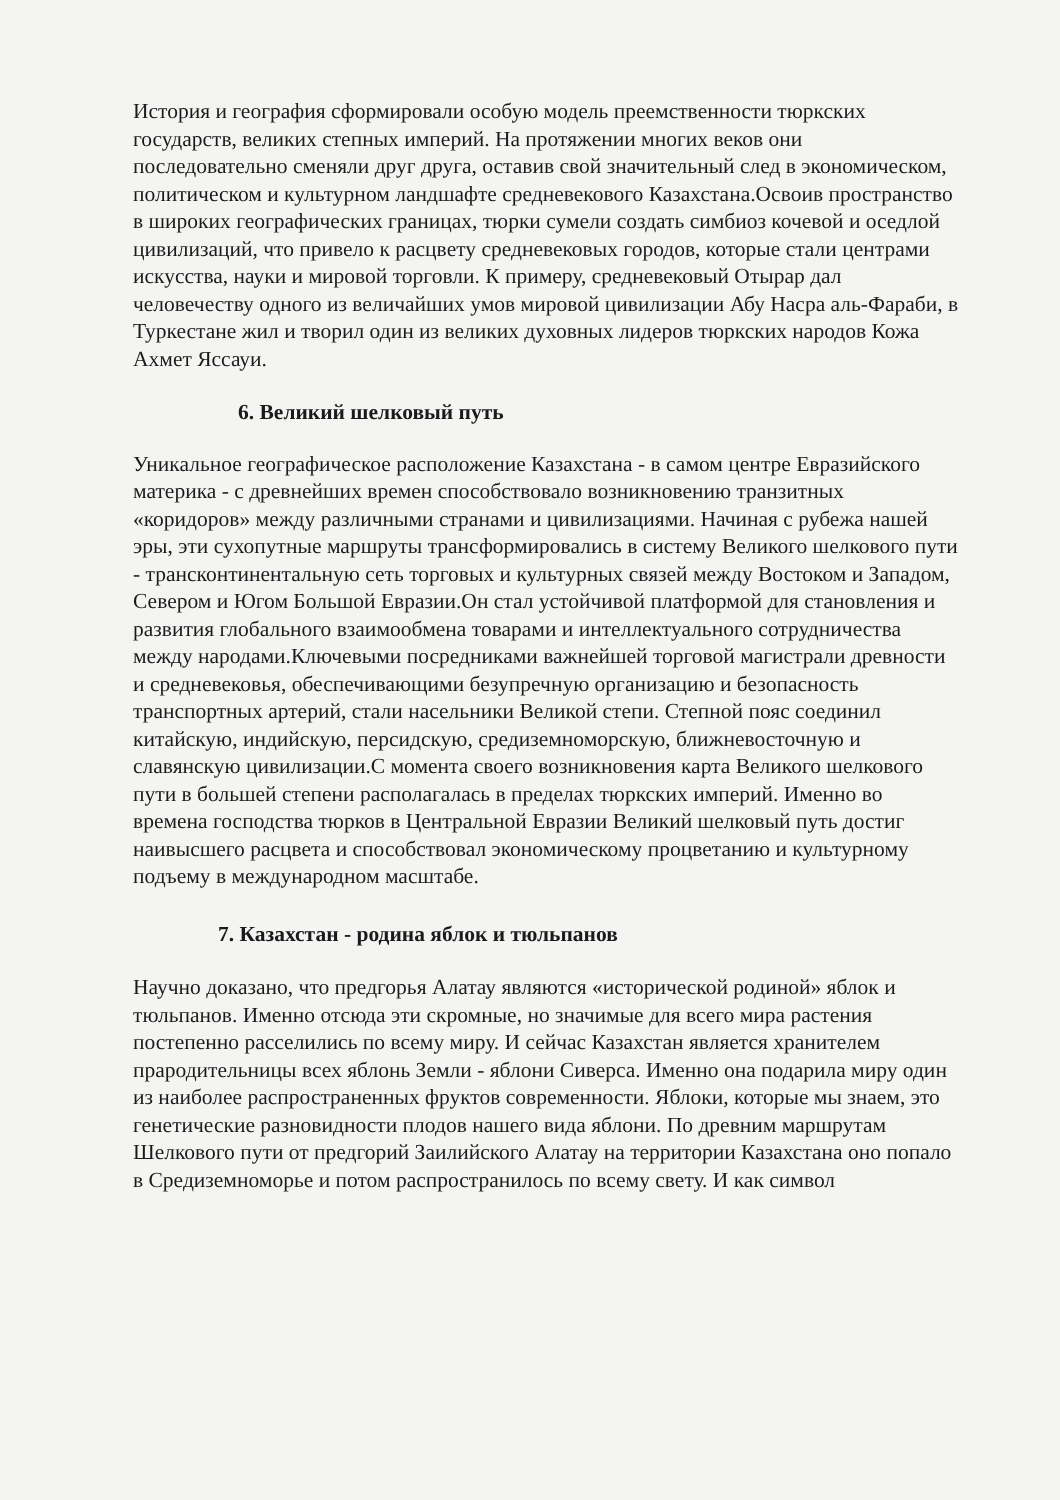История и география сформировали особую модель преемственности тюркских государств, великих степных империй. На протяжении многих веков они последовательно сменяли друг друга, оставив свой значительный след в экономическом, политическом и культурном ландшафте средневекового Казахстана.Освоив пространство в широких географических границах, тюрки сумели создать симбиоз кочевой и оседлой цивилизаций, что привело к расцвету средневековых городов, которые стали центрами искусства, науки и мировой торговли. К примеру, средневековый Отырар дал человечеству одного из величайших умов мировой цивилизации Абу Насра аль-Фараби, в Туркестане жил и творил один из великих духовных лидеров тюркских народов Кожа Ахмет Яссауи.
6. Великий шелковый путь
Уникальное географическое расположение Казахстана - в самом центре Евразийского материка - с древнейших времен способствовало возникновению транзитных «коридоров» между различными странами и цивилизациями. Начиная с рубежа нашей эры, эти сухопутные маршруты трансформировались в систему Великого шелкового пути - трансконтинентальную сеть торговых и культурных связей между Востоком и Западом, Севером и Югом Большой Евразии.Он стал устойчивой платформой для становления и развития глобального взаимообмена товарами и интеллектуального сотрудничества между народами.Ключевыми посредниками важнейшей торговой магистрали древности и средневековья, обеспечивающими безупречную организацию и безопасность транспортных артерий, стали насельники Великой степи. Степной пояс соединил китайскую, индийскую, персидскую, средиземноморскую, ближневосточную и славянскую цивилизации.С момента своего возникновения карта Великого шелкового пути в большей степени располагалась в пределах тюркских империй. Именно во времена господства тюрков в Центральной Евразии Великий шелковый путь достиг наивысшего расцвета и способствовал экономическому процветанию и культурному подъему в международном масштабе.
7. Казахстан - родина яблок и тюльпанов
Научно доказано, что предгорья Алатау являются «исторической родиной» яблок и тюльпанов. Именно отсюда эти скромные, но значимые для всего мира растения постепенно расселились по всему миру. И сейчас Казахстан является хранителем прародительницы всех яблонь Земли - яблони Сиверса. Именно она подарила миру один из наиболее распространенных фруктов современности. Яблоки, которые мы знаем, это генетические разновидности плодов нашего вида яблони. По древним маршрутам Шелкового пути от предгорий Заилийского Алатау на территории Казахстана оно попало в Средиземноморье и потом распространилось по всему свету. И как символ